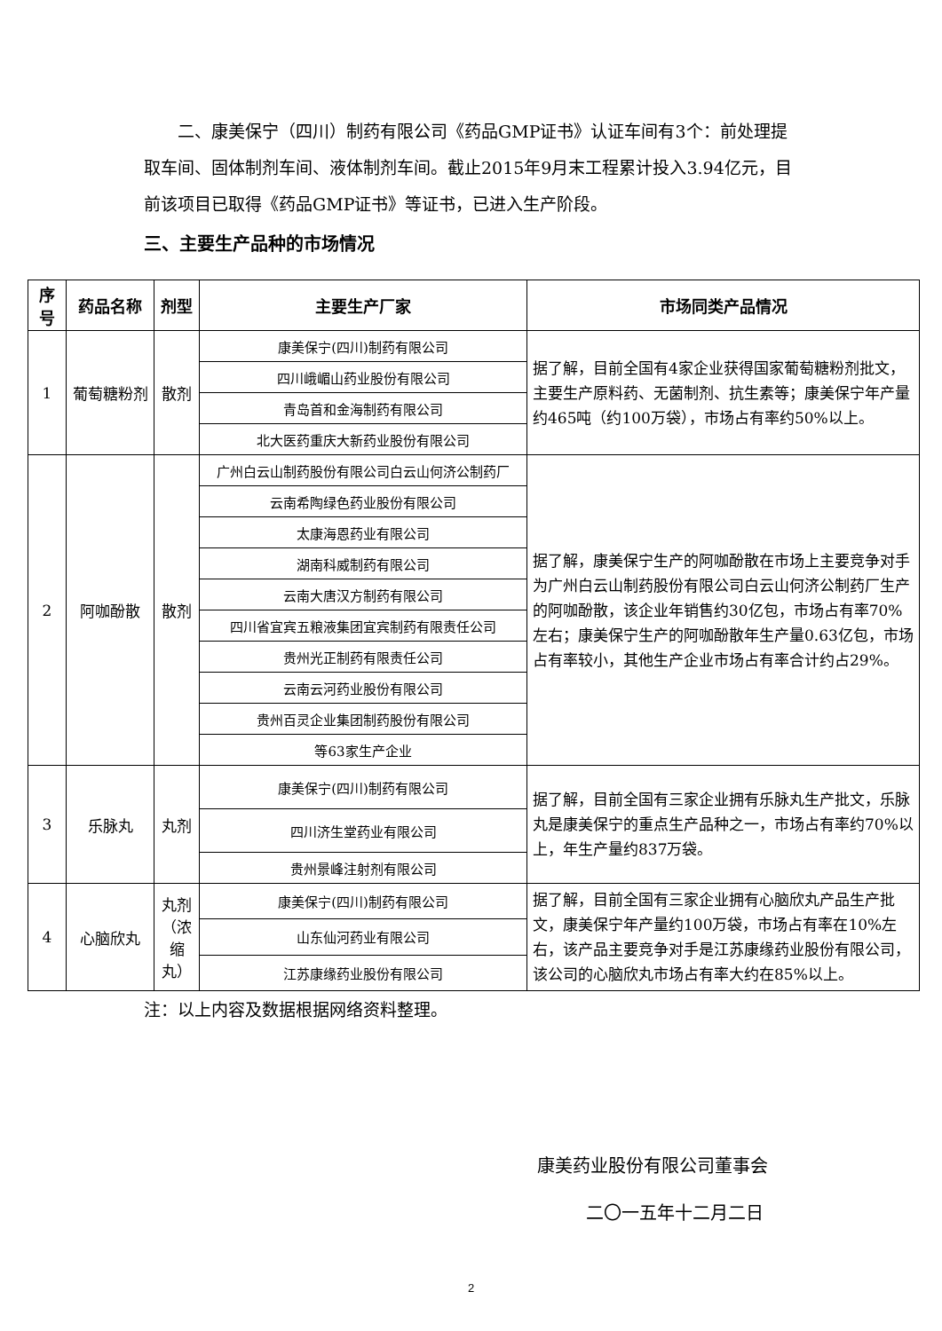二、康美保宁（四川）制药有限公司《药品GMP证书》认证车间有3个：前处理提取车间、固体制剂车间、液体制剂车间。截止2015年9月末工程累计投入3.94亿元，目前该项目已取得《药品GMP证书》等证书，已进入生产阶段。
三、主要生产品种的市场情况
| 序号 | 药品名称 | 剂型 | 主要生产厂家 | 市场同类产品情况 |
| --- | --- | --- | --- | --- |
| 1 | 葡萄糖粉剂 | 散剂 | 康美保宁(四川)制药有限公司 | 据了解，目前全国有4家企业获得国家葡萄糖粉剂批文，主要生产原料药、无菌制剂、抗生素等；康美保宁年产量约465吨（约100万袋），市场占有率约50%以上。 |
| | | | 四川峨嵋山药业股份有限公司 | |
| | | | 青岛首和金海制药有限公司 | |
| | | | 北大医药重庆大新药业股份有限公司 | |
| 2 | 阿咖酚散 | 散剂 | 广州白云山制药股份有限公司白云山何济公制药厂 | 据了解，康美保宁生产的阿咖酚散在市场上主要竞争对手为广州白云山制药股份有限公司白云山何济公制药厂生产的阿咖酚散，该企业年销售约30亿包，市场占有率70%左右；康美保宁生产的阿咖酚散年生产量0.63亿包，市场占有率较小，其他生产企业市场占有率合计约占29%。 |
| | | | 云南希陶绿色药业股份有限公司 | |
| | | | 太康海恩药业有限公司 | |
| | | | 湖南科威制药有限公司 | |
| | | | 云南大唐汉方制药有限公司 | |
| | | | 四川省宜宾五粮液集团宜宾制药有限责任公司 | |
| | | | 贵州光正制药有限责任公司 | |
| | | | 云南云河药业股份有限公司 | |
| | | | 贵州百灵企业集团制药股份有限公司 | |
| | | | 等63家生产企业 | |
| 3 | 乐脉丸 | 丸剂 | 康美保宁(四川)制药有限公司 | 据了解，目前全国有三家企业拥有乐脉丸生产批文，乐脉丸是康美保宁的重点生产品种之一，市场占有率约70%以上，年生产量约837万袋。 |
| | | | 四川济生堂药业有限公司 | |
| | | | 贵州景峰注射剂有限公司 | |
| 4 | 心脑欣丸 | 丸剂（浓缩丸） | 康美保宁(四川)制药有限公司 | 据了解，目前全国有三家企业拥有心脑欣丸产品生产批文，康美保宁年产量约100万袋，市场占有率在10%左右，该产品主要竞争对手是江苏康缘药业股份有限公司，该公司的心脑欣丸市场占有率大约在85%以上。 |
| | | | 山东仙河药业有限公司 | |
| | | | 江苏康缘药业股份有限公司 | |
注：以上内容及数据根据网络资料整理。
康美药业股份有限公司董事会
二〇一五年十二月二日
2